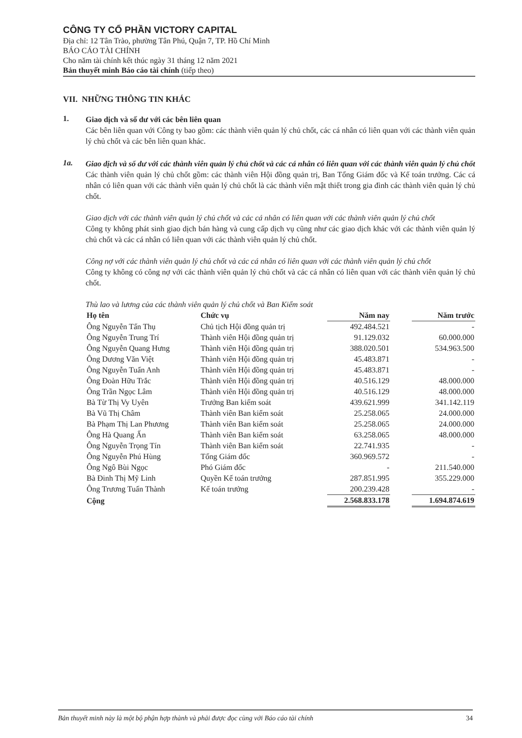CÔNG TY CỔ PHẦN VICTORY CAPITAL
Địa chỉ: 12 Tân Trào, phường Tân Phú, Quận 7, TP. Hồ Chí Minh
BÁO CÁO TÀI CHÍNH
Cho năm tài chính kết thúc ngày 31 tháng 12 năm 2021
Bản thuyết minh Báo cáo tài chính (tiếp theo)
VII. NHỮNG THÔNG TIN KHÁC
1.
Giao dịch và số dư với các bên liên quan
Các bên liên quan với Công ty bao gồm: các thành viên quản lý chủ chốt, các cá nhân có liên quan với các thành viên quản lý chủ chốt và các bên liên quan khác.
1a.
Giao dịch và số dư với các thành viên quản lý chủ chốt và các cá nhân có liên quan với các thành viên quản lý chủ chốt
Các thành viên quản lý chủ chốt gồm: các thành viên Hội đồng quản trị, Ban Tổng Giám đốc và Kế toán trưởng. Các cá nhân có liên quan với các thành viên quản lý chủ chốt là các thành viên mật thiết trong gia đình các thành viên quản lý chủ chốt.
Giao dịch với các thành viên quản lý chủ chốt và các cá nhân có liên quan với các thành viên quản lý chủ chốt
Công ty không phát sinh giao dịch bán hàng và cung cấp dịch vụ cũng như các giao dịch khác với các thành viên quản lý chủ chốt và các cá nhân có liên quan với các thành viên quản lý chủ chốt.
Công nợ với các thành viên quản lý chủ chốt và các cá nhân có liên quan với các thành viên quản lý chủ chốt
Công ty không có công nợ với các thành viên quản lý chủ chốt và các cá nhân có liên quan với các thành viên quản lý chủ chốt.
Thù lao và lương của các thành viên quản lý chủ chốt và Ban Kiểm soát
| Họ tên | Chức vụ | Năm nay | | Năm trước |
| --- | --- | --- | --- | --- |
| Ông Nguyễn Tấn Thụ | Chủ tịch Hội đồng quản trị | 492.484.521 | | - |
| Ông Nguyễn Trung Trí | Thành viên Hội đồng quản trị | 91.129.032 | | 60.000.000 |
| Ông Nguyễn Quang Hưng | Thành viên Hội đồng quản trị | 388.020.501 | | 534.963.500 |
| Ông Dương Văn Việt | Thành viên Hội đồng quản trị | 45.483.871 | | - |
| Ông Nguyễn Tuấn Anh | Thành viên Hội đồng quản trị | 45.483.871 | | - |
| Ông Đoàn Hữu Trắc | Thành viên Hội đồng quản trị | 40.516.129 | | 48.000.000 |
| Ông Trần Ngọc Lâm | Thành viên Hội đồng quản trị | 40.516.129 | | 48.000.000 |
| Bà Từ Thị Vy Uyên | Trưởng Ban kiểm soát | 439.621.999 | | 341.142.119 |
| Bà Vũ Thị Châm | Thành viên Ban kiểm soát | 25.258.065 | | 24.000.000 |
| Bà Phạm Thị Lan Phương | Thành viên Ban kiểm soát | 25.258.065 | | 24.000.000 |
| Ông Hà Quang Ấn | Thành viên Ban kiểm soát | 63.258.065 | | 48.000.000 |
| Ông Nguyễn Trọng Tín | Thành viên Ban kiểm soát | 22.741.935 | | - |
| Ông Nguyễn Phú Hùng | Tổng Giám đốc | 360.969.572 | | - |
| Ông Ngô Bùi Ngọc | Phó Giám đốc | - | | 211.540.000 |
| Bà Đinh Thị Mỹ Linh | Quyền Kế toán trưởng | 287.851.995 | | 355.229.000 |
| Ông Trương Tuấn Thành | Kế toán trưởng | 200.239.428 | | - |
| Cộng | | 2.568.833.178 | | 1.694.874.619 |
Bản thuyết minh này là một bộ phận hợp thành và phải được đọc cùng với Báo cáo tài chính 34